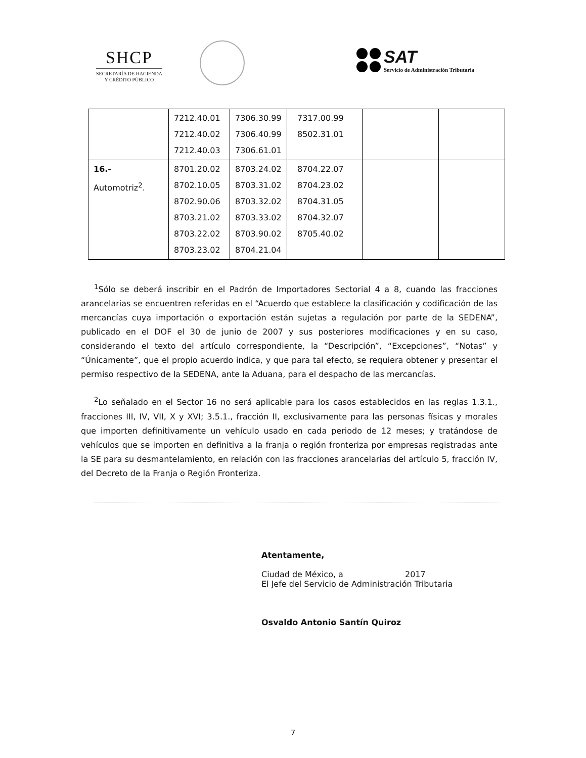SHCP
SECRETARÍA DE HACIENDA
Y CRÉDITO PÚBLICO
SAT
Servicio de Administración Tributaria
| | 7212.40.01 7212.40.02 7212.40.03 | 7306.30.99 7306.40.99 7306.61.01 | 7317.00.99 8502.31.01 | | |
| 16.- Automotriz<sup>2</sup>. | 8701.20.02 8702.10.05 8702.90.06 8703.21.02 8703.22.02 8703.23.02 | 8703.24.02 8703.31.02 8703.32.02 8703.33.02 8703.90.02 8704.21.04 | 8704.22.07 8704.23.02 8704.31.05 8704.32.07 8705.40.02 | | |
<sup>1</sup> Sólo se deberá inscribir en el Padrón de Importadores Sectorial 4 a 8, cuando las fracciones arancelarias se encuentren referidas en el “Acuerdo que establece la clasificación y codificación de las mercancías cuya importación o exportación están sujetas a regulación por parte de la SEDENA”, publicado en el DOF el 30 de junio de 2007 y sus posteriores modificaciones y en su caso, considerando el texto del artículo correspondiente, la “Descripción”, “Excepciones”, “Notas” y “Únicamente”, que el propio acuerdo indica, y que para tal efecto, se requiera obtener y presentar el permiso respectivo de la SEDENA, ante la Aduana, para el despacho de las mercancías.
<sup>2</sup> Lo señalado en el Sector 16 no será aplicable para los casos establecidos en las reglas 1.3.1., fracciones III, IV, VII, X y XVI; 3.5.1., fracción II, exclusivamente para las personas físicas y morales que importen definitivamente un vehículo usado en cada periodo de 12 meses; y tratándose de vehículos que se importen en definitiva a la franja o región fronteriza por empresas registradas ante la SE para su desmantelamiento, en relación con las fracciones arancelarias del artículo 5, fracción IV, del Decreto de la Franja o Región Fronteriza.
Atentamente,
Ciudad de México, a 2017
El Jefe del Servicio de Administración Tributaria
Osvaldo Antonio Santín Quiroz
7